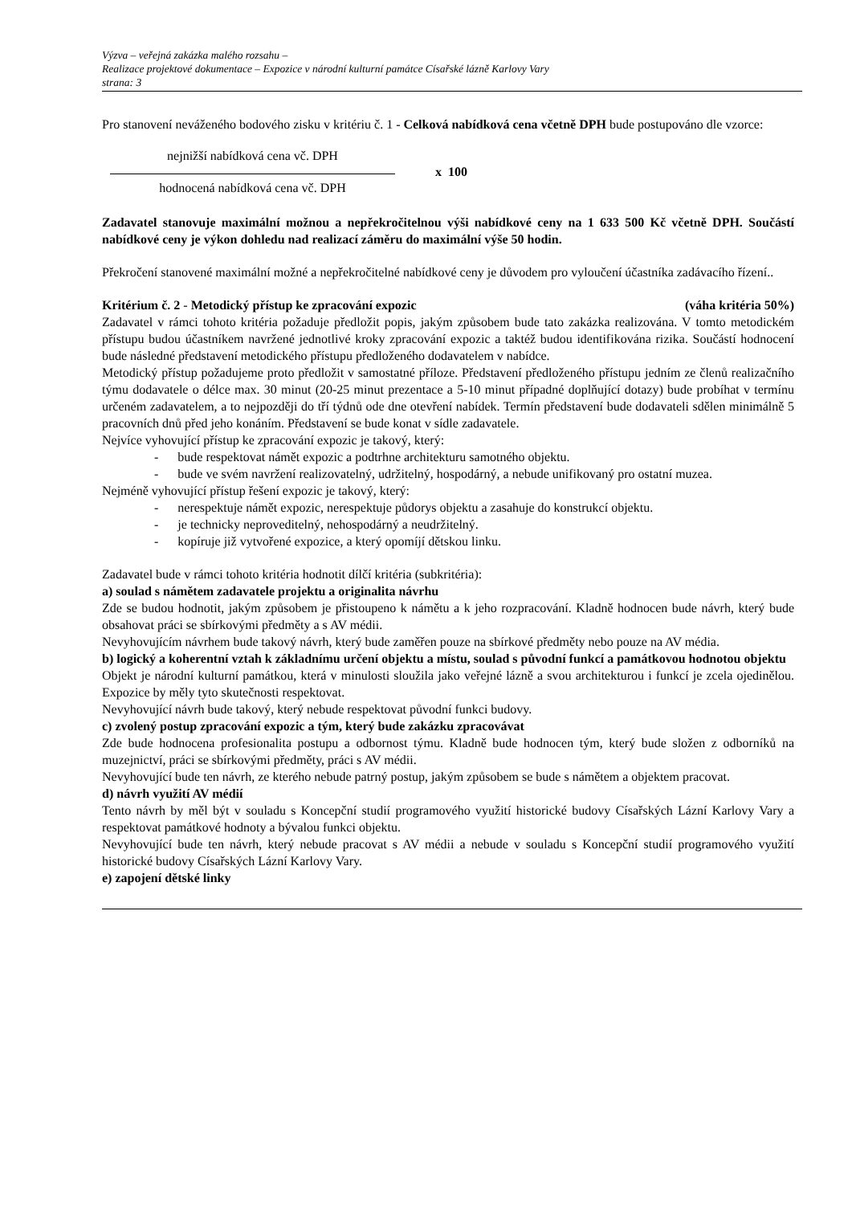Výzva – veřejná zakázka malého rozsahu –
Realizace projektové dokumentace – Expozice v národní kulturní památce Císařské lázně Karlovy Vary
strana: 3
Pro stanovení neváženého bodového zisku v kritériu č. 1 - Celková nabídková cena včetně DPH bude postupováno dle vzorce:
nejnižší nabídková cena vč. DPH
hodnocená nabídková cena vč. DPH
x 100
Zadavatel stanovuje maximální možnou a nepřekročitelnou výši nabídkové ceny na 1 633 500 Kč včetně DPH. Součástí nabídkové ceny je výkon dohledu nad realizací záměru do maximální výše 50 hodin.
Překročení stanovené maximální možné a nepřekročitelné nabídkové ceny je důvodem pro vyloučení účastníka zadávacího řízení..
Kritérium č. 2 - Metodický přístup ke zpracování expozic (váha kritéria 50%)
Zadavatel v rámci tohoto kritéria požaduje předložit popis, jakým způsobem bude tato zakázka realizována. V tomto metodickém přístupu budou účastníkem navržené jednotlivé kroky zpracování expozic a taktéž budou identifikována rizika. Součástí hodnocení bude následné představení metodického přístupu předloženého dodavatelem v nabídce.
Metodický přístup požadujeme proto předložit v samostatné příloze. Představení předloženého přístupu jedním ze členů realizačního týmu dodavatele o délce max. 30 minut (20-25 minut prezentace a 5-10 minut případné doplňující dotazy) bude probíhat v termínu určeném zadavatelem, a to nejpozději do tří týdnů ode dne otevření nabídek. Termín představení bude dodavateli sdělen minimálně 5 pracovních dnů před jeho konáním. Představení se bude konat v sídle zadavatele.
Nejvíce vyhovující přístup ke zpracování expozic je takový, který:
- bude respektovat námět expozic a podtrhne architekturu samotného objektu.
- bude ve svém navržení realizovatelný, udržitelný, hospodárný, a nebude unifikovaný pro ostatní muzea.
Nejméně vyhovující přístup řešení expozic je takový, který:
- nerespektuje námět expozic, nerespektuje půdorys objektu a zasahuje do konstrukcí objektu.
- je technicky neproveditelný, nehospodárný a neudržitelný.
- kopíruje již vytvořené expozice, a který opomíjí dětskou linku.
Zadavatel bude v rámci tohoto kritéria hodnotit dílčí kritéria (subkritéria):
a) soulad s námětem zadavatele projektu a originalita návrhu
Zde se budou hodnotit, jakým způsobem je přistoupeno k námětu a k jeho rozpracování. Kladně hodnocen bude návrh, který bude obsahovat práci se sbírkovými předměty a s AV médii.
Nevyhovujícím návrhem bude takový návrh, který bude zaměřen pouze na sbírkové předměty nebo pouze na AV média.
b) logický a koherentní vztah k základnímu určení objektu a místu, soulad s původní funkcí a památkovou hodnotou objektu
Objekt je národní kulturní památkou, která v minulosti sloužila jako veřejné lázně a svou architekturou i funkcí je zcela ojedinělou. Expozice by měly tyto skutečnosti respektovat.
Nevyhovující návrh bude takový, který nebude respektovat původní funkci budovy.
c) zvolený postup zpracování expozic a tým, který bude zakázku zpracovávat
Zde bude hodnocena profesionalita postupu a odbornost týmu. Kladně bude hodnocen tým, který bude složen z odborníků na muzejnictví, práci se sbírkovými předměty, práci s AV médii.
Nevyhovující bude ten návrh, ze kterého nebude patrný postup, jakým způsobem se bude s námětem a objektem pracovat.
d) návrh využití AV médií
Tento návrh by měl být v souladu s Koncepční studií programového využití historické budovy Císařských Lázní Karlovy Vary a respektovat památkové hodnoty a bývalou funkci objektu.
Nevyhovující bude ten návrh, který nebude pracovat s AV médii a nebude v souladu s Koncepční studií programového využití historické budovy Císařských Lázní Karlovy Vary.
e) zapojení dětské linky